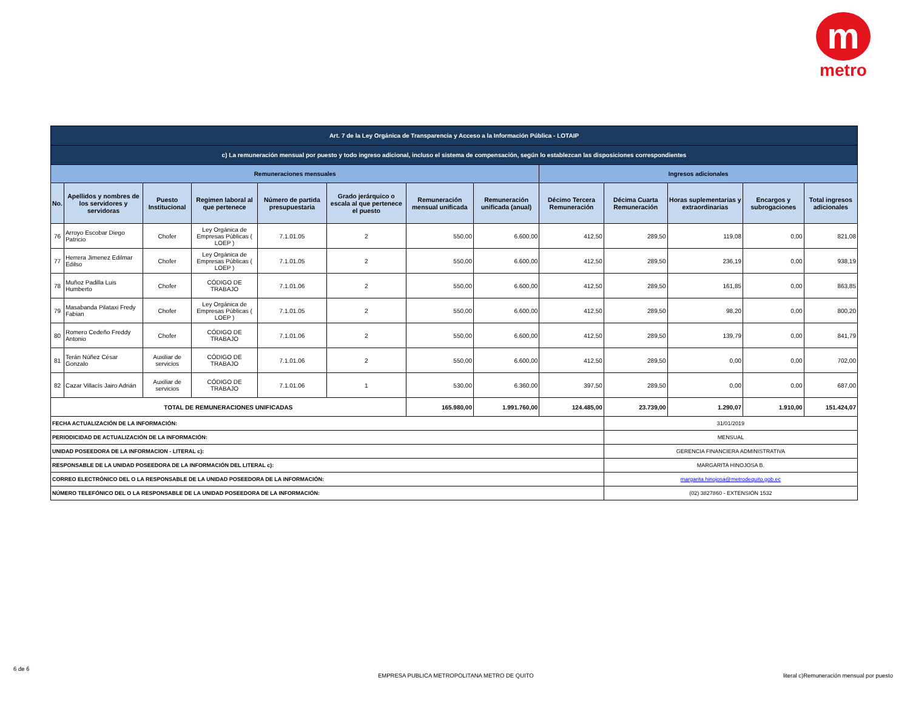m
metro
| Art. 7 de la Ley Orgánica de Transparencia y Acceso a la Información Pública - LOTAIP | | | | | | | | | | | | |
| c) La remuneración mensual por puesto y todo ingreso adicional, incluso el sistema de compensación, según lo establezcan las disposiciones correspondientes | | | | | | | | | | | | |
| Remuneraciones mensuales | | | | | | | | Ingresos adicionales | | | | |
| No. | Apellidos y nombres de los servidores y servidoras | Puesto Institucional | Regimen laboral al que pertenece | Número de partida presupuestaria | Grado jerárquico o escala al que pertenece el puesto | Remuneración mensual unificada | Remuneración unificada (anual) | Décimo Tercera Remuneración | Décima Cuarta Remuneración | Horas suplementarias y extraordinarias | Encargos y subrogaciones | Total ingresos adicionales |
| 76 | Arroyo Escobar Diego Patricio | Chofer | Ley Orgánica de Empresas Públicas ( LOEP ) | 7.1.01.05 | 2 | 550,00 | 6.600,00 | 412,50 | 289,50 | 119,08 | 0,00 | 821,08 |
| 77 | Herrera Jimenez Edilmar Edilso | Chofer | Ley Orgánica de Empresas Públicas ( LOEP ) | 7.1.01.05 | 2 | 550,00 | 6.600,00 | 412,50 | 289,50 | 236,19 | 0,00 | 938,19 |
| 78 | Muñoz Padilla Luis Humberto | Chofer | CÓDIGO DE TRABAJO | 7.1.01.06 | 2 | 550,00 | 6.600,00 | 412,50 | 289,50 | 161,85 | 0,00 | 863,85 |
| 79 | Masabanda Pilataxi Fredy Fabian | Chofer | Ley Orgánica de Empresas Públicas ( LOEP ) | 7.1.01.05 | 2 | 550,00 | 6.600,00 | 412,50 | 289,50 | 98,20 | 0,00 | 800,20 |
| 80 | Romero Cedeño Freddy Antonio | Chofer | CÓDIGO DE TRABAJO | 7.1.01.06 | 2 | 550,00 | 6.600,00 | 412,50 | 289,50 | 139,79 | 0,00 | 841,79 |
| 81 | Terán Núñez César Gonzalo | Auxiliar de servicios | CÓDIGO DE TRABAJO | 7.1.01.06 | 2 | 550,00 | 6.600,00 | 412,50 | 289,50 | 0,00 | 0,00 | 702,00 |
| 82 | Cazar Villacís Jairo Adrián | Auxiliar de servicios | CÓDIGO DE TRABAJO | 7.1.01.06 | 1 | 530,00 | 6.360,00 | 397,50 | 289,50 | 0,00 | 0,00 | 687,00 |
| TOTAL DE REMUNERACIONES UNIFICADAS | | | | | | 165.980,00 | 1.991.760,00 | 124.485,00 | 23.739,00 | 1.290,07 | 1.910,00 | 151.424,07 |
| FECHA ACTUALIZACIÓN DE LA INFORMACIÓN: | | | | | | | | | 31/01/2019 | | | |
| PERIODICIDAD DE ACTUALIZACIÓN DE LA INFORMACIÓN: | | | | | | | | | MENSUAL | | | |
| UNIDAD POSEEDORA DE LA INFORMACION - LITERAL c): | | | | | | | | | GERENCIA FINANCIERA ADMINISTRATIVA | | | |
| RESPONSABLE DE LA UNIDAD POSEEDORA DE LA INFORMACIÓN DEL LITERAL c): | | | | | | | | | MARGARITA HINOJOSA B. | | | |
| CORREO ELECTRÓNICO DEL O LA RESPONSABLE DE LA UNIDAD POSEEDORA DE LA INFORMACIÓN: | | | | | | | | | margarita.hinojosa@metrodequito.gob.ec | | | |
| NÚMERO TELEFÓNICO DEL O LA RESPONSABLE DE LA UNIDAD POSEEDORA DE LA INFORMACIÓN: | | | | | | | | | (02) 3827860 - EXTENSIÓN 1532 | | | |
6 de 6
EMPRESA PUBLICA METROPOLITANA METRO DE QUITO
literal c)Remuneración mensual por puesto